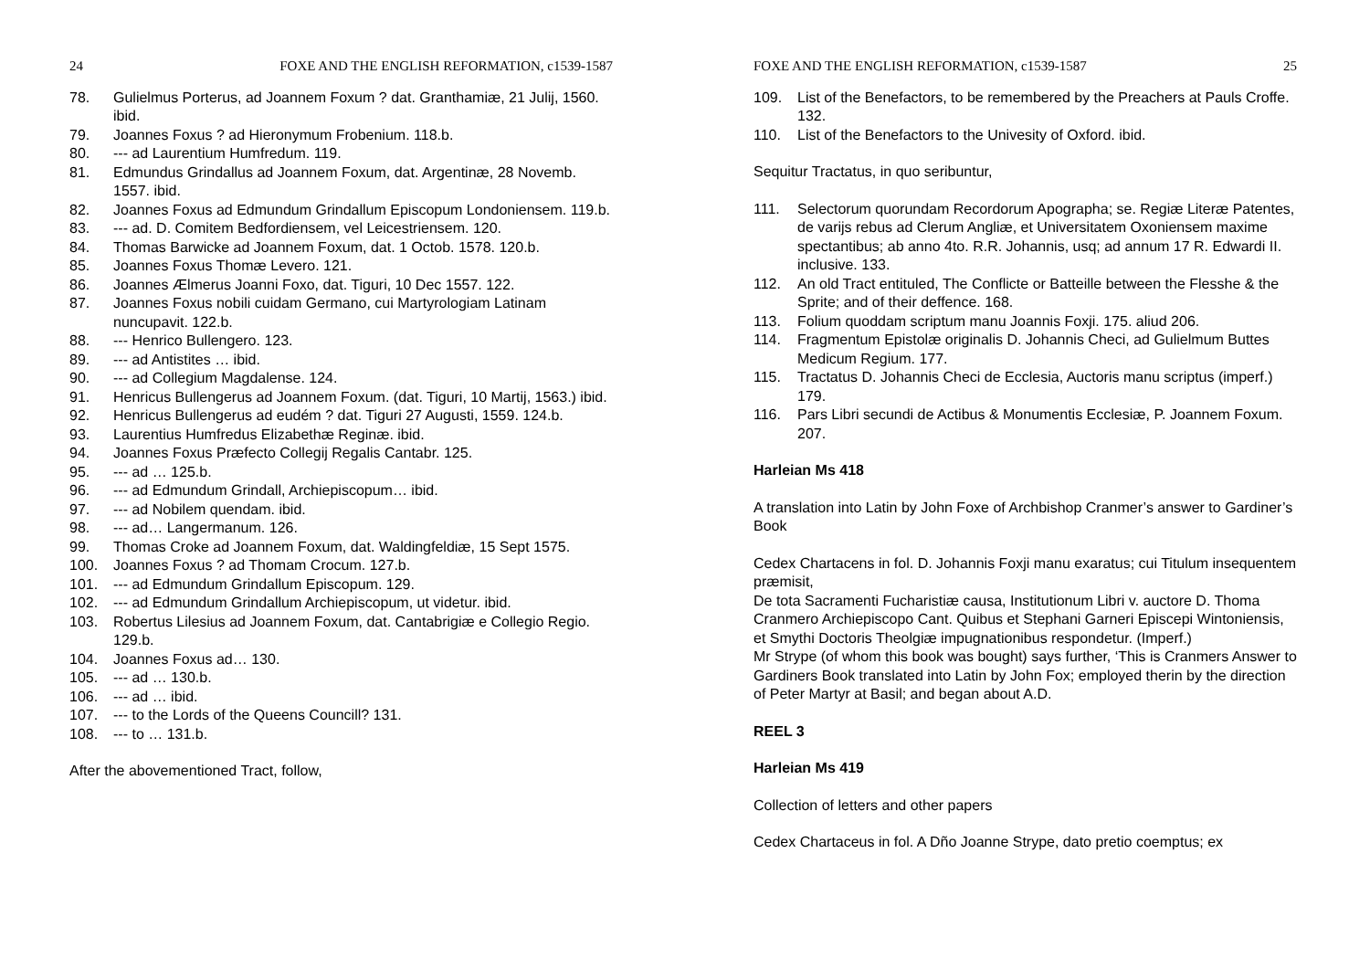24 FOXE AND THE ENGLISH REFORMATION, c1539-1587
78. Gulielmus Porterus, ad Joannem Foxum ? dat. Granthamiæ, 21 Julij, 1560. ibid.
79. Joannes Foxus ? ad Hieronymum Frobenium. 118.b.
80. --- ad Laurentium Humfredum. 119.
81. Edmundus Grindallus ad Joannem Foxum, dat. Argentinæ, 28 Novemb. 1557. ibid.
82. Joannes Foxus ad Edmundum Grindallum Episcopum Londoniensem. 119.b.
83. --- ad. D. Comitem Bedfordiensem, vel Leicestriensem. 120.
84. Thomas Barwicke ad Joannem Foxum, dat. 1 Octob. 1578. 120.b.
85. Joannes Foxus Thomæ Levero. 121.
86. Joannes Ælmerus Joanni Foxo, dat. Tiguri, 10 Dec 1557. 122.
87. Joannes Foxus nobili cuidam Germano, cui Martyrologiam Latinam nuncupavit. 122.b.
88. --- Henrico Bullengero. 123.
89. --- ad Antistites … ibid.
90. --- ad Collegium Magdalense. 124.
91. Henricus Bullengerus ad Joannem Foxum. (dat. Tiguri, 10 Martij, 1563.) ibid.
92. Henricus Bullengerus ad eudém ? dat. Tiguri 27 Augusti, 1559. 124.b.
93. Laurentius Humfredus Elizabethæ Reginæ. ibid.
94. Joannes Foxus Præfecto Collegij Regalis Cantabr. 125.
95. --- ad … 125.b.
96. --- ad Edmundum Grindall, Archiepiscopum… ibid.
97. --- ad Nobilem quendam. ibid.
98. --- ad… Langermanum. 126.
99. Thomas Croke ad Joannem Foxum, dat. Waldingfeldiæ, 15 Sept 1575.
100. Joannes Foxus ? ad Thomam Crocum. 127.b.
101. --- ad Edmundum Grindallum Episcopum. 129.
102. --- ad Edmundum Grindallum Archiepiscopum, ut videtur. ibid.
103. Robertus Lilesius ad Joannem Foxum, dat. Cantabrigiæ e Collegio Regio. 129.b.
104. Joannes Foxus ad… 130.
105. --- ad … 130.b.
106. --- ad … ibid.
107. --- to the Lords of the Queens Councill? 131.
108. --- to … 131.b.
After the abovementioned Tract, follow,
FOXE AND THE ENGLISH REFORMATION, c1539-1587 25
109. List of the Benefactors, to be remembered by the Preachers at Pauls Croffe. 132.
110. List of the Benefactors to the Univesity of Oxford. ibid.
Sequitur Tractatus, in quo seribuntur,
111. Selectorum quorundam Recordorum Apographa; se. Regiæ Literæ Patentes, de varijs rebus ad Clerum Angliæ, et Universitatem Oxoniensem maxime spectantibus; ab anno 4to. R.R. Johannis, usq; ad annum 17 R. Edwardi II. inclusive. 133.
112. An old Tract entituled, The Conflicte or Batteille between the Flesshe & the Sprite; and of their deffence. 168.
113. Folium quoddam scriptum manu Joannis Foxji. 175. aliud 206.
114. Fragmentum Epistolæ originalis D. Johannis Checi, ad Gulielmum Buttes Medicum Regium. 177.
115. Tractatus D. Johannis Checi de Ecclesia, Auctoris manu scriptus (imperf.) 179.
116. Pars Libri secundi de Actibus & Monumentis Ecclesiæ, P. Joannem Foxum. 207.
Harleian Ms 418
A translation into Latin by John Foxe of Archbishop Cranmer’s answer to Gardiner’s Book
Cedex Chartacens in fol. D. Johannis Foxji manu exaratus; cui Titulum insequentem præmisit,
De tota Sacramenti Fucharistiæ causa, Institutionum Libri v. auctore D. Thoma Cranmero Archiepiscopo Cant. Quibus et Stephani Garneri Episcepi Wintoniensis, et Smythi Doctoris Theolgiæ impugnationibus respondetur. (Imperf.)
Mr Strype (of whom this book was bought) says further, ‘This is Cranmers Answer to Gardiners Book translated into Latin by John Fox; employed therin by the direction of Peter Martyr at Basil; and began about A.D.
REEL 3
Harleian Ms 419
Collection of letters and other papers
Cedex Chartaceus in fol. A Dño Joanne Strype, dato pretio coemptus; ex